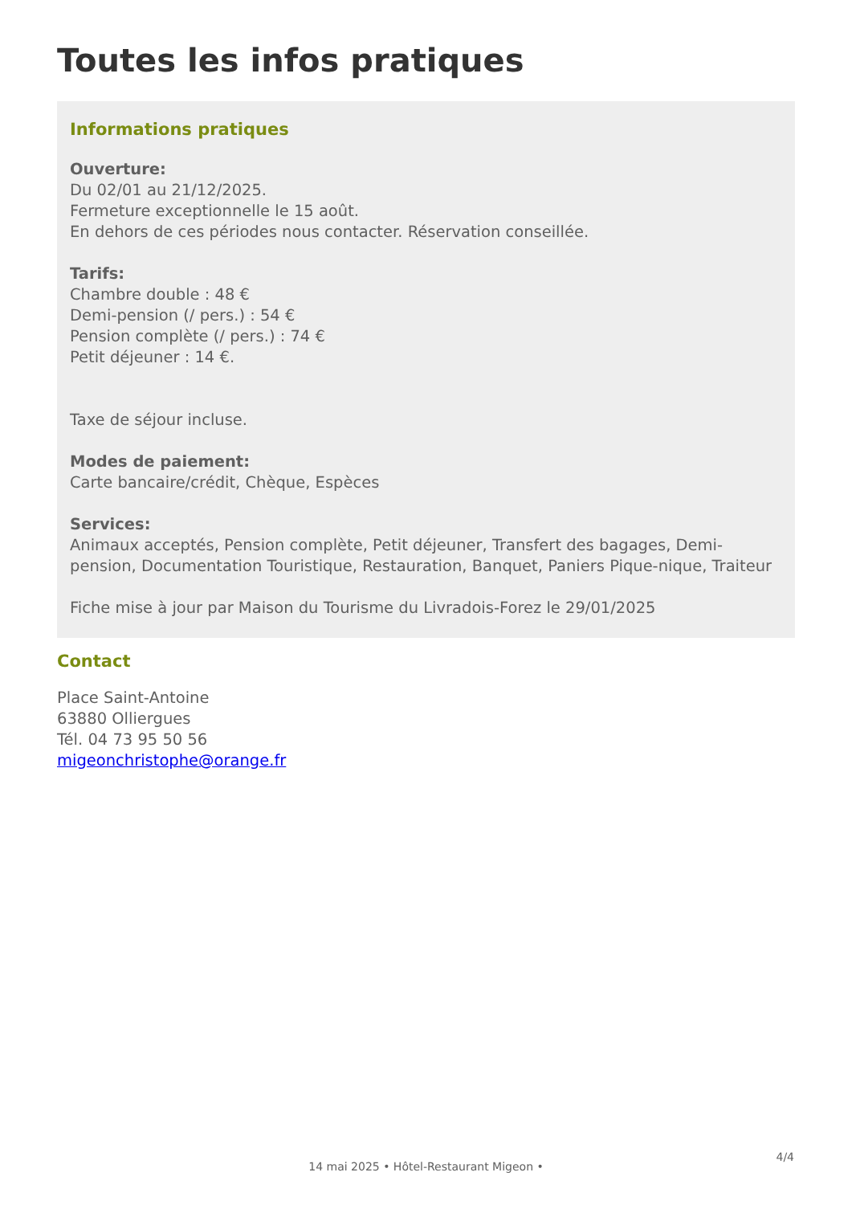Toutes les infos pratiques
Informations pratiques
Ouverture:
Du 02/01 au 21/12/2025.
Fermeture exceptionnelle le 15 août.
En dehors de ces périodes nous contacter. Réservation conseillée.
Tarifs:
Chambre double : 48 €
Demi-pension (/ pers.) : 54 €
Pension complète (/ pers.) : 74 €
Petit déjeuner : 14 €.
Taxe de séjour incluse.
Modes de paiement:
Carte bancaire/crédit, Chèque, Espèces
Services:
Animaux acceptés, Pension complète, Petit déjeuner, Transfert des bagages, Demi-pension, Documentation Touristique, Restauration, Banquet, Paniers Pique-nique, Traiteur
Fiche mise à jour par Maison du Tourisme du Livradois-Forez le 29/01/2025
Contact
Place Saint-Antoine
63880 Olliergues
Tél. 04 73 95 50 56
migeonchristophe@orange.fr
4/4
14 mai 2025 • Hôtel-Restaurant Migeon •